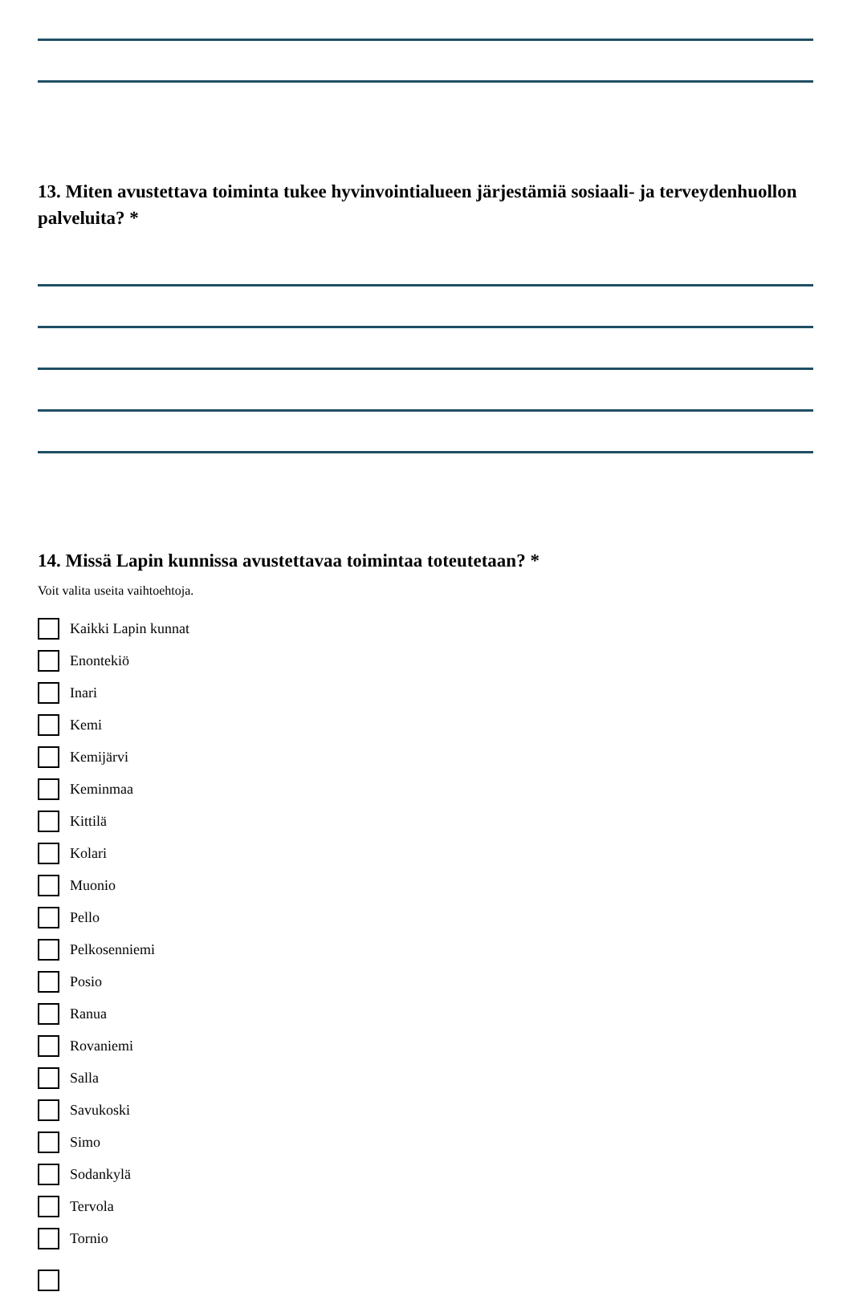13. Miten avustettava toiminta tukee hyvinvointialueen järjestämiä sosiaali- ja terveydenhuollon palveluita? *
14. Missä Lapin kunnissa avustettavaa toimintaa toteutetaan? *
Voit valita useita vaihtoehtoja.
Kaikki Lapin kunnat
Enontekiö
Inari
Kemi
Kemijärvi
Keminmaa
Kittilä
Kolari
Muonio
Pello
Pelkosenniemi
Posio
Ranua
Rovaniemi
Salla
Savukoski
Simo
Sodankylä
Tervola
Tornio